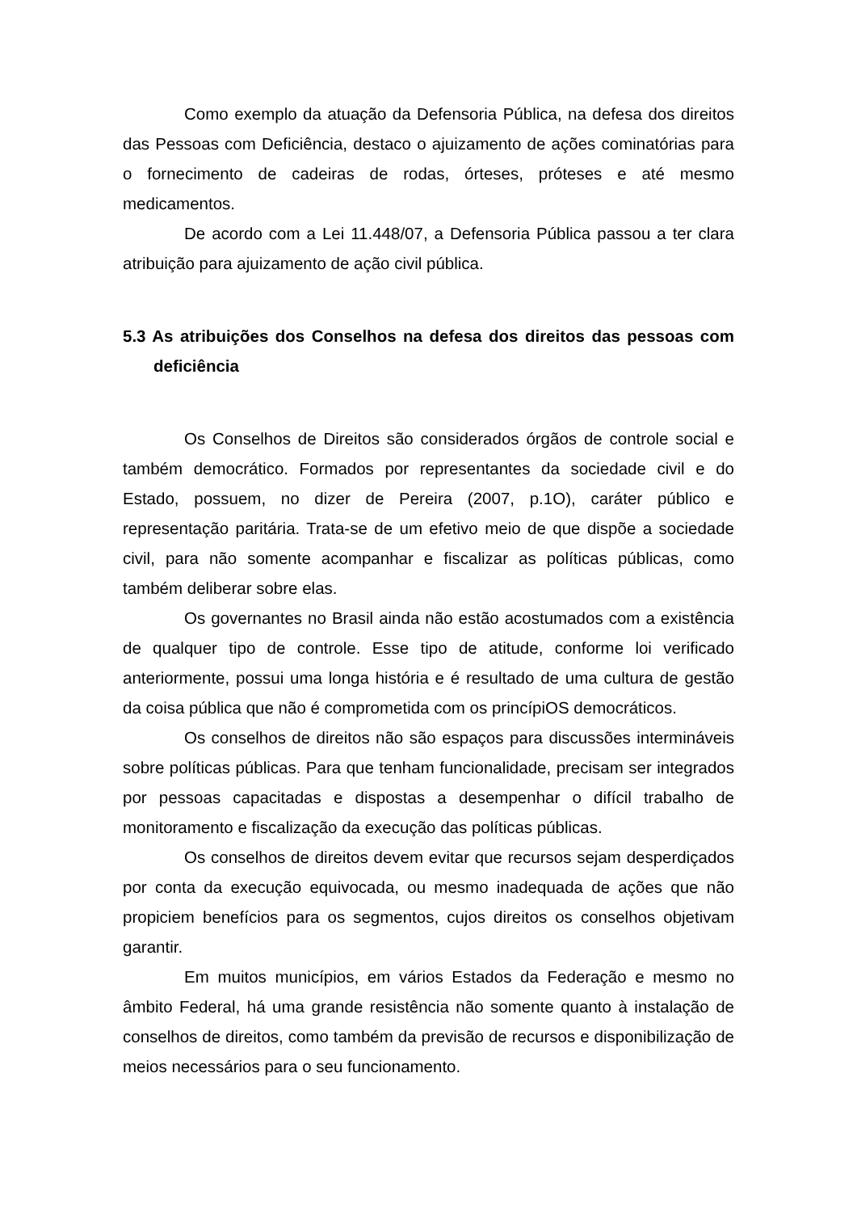Como exemplo da atuação da Defensoria Pública, na defesa dos direitos das Pessoas com Deficiência, destaco o ajuizamento de ações cominatórias para o fornecimento de cadeiras de rodas, órteses, próteses e até mesmo medicamentos.
De acordo com a Lei 11.448/07, a Defensoria Pública passou a ter clara atribuição para ajuizamento de ação civil pública.
5.3 As atribuições dos Conselhos na defesa dos direitos das pessoas com deficiência
Os Conselhos de Direitos são considerados órgãos de controle social e também democrático. Formados por representantes da sociedade civil e do Estado, possuem, no dizer de Pereira (2007, p.1O), caráter público e representação paritária. Trata-se de um efetivo meio de que dispõe a sociedade civil, para não somente acompanhar e fiscalizar as políticas públicas, como também deliberar sobre elas.
Os governantes no Brasil ainda não estão acostumados com a existência de qualquer tipo de controle. Esse tipo de atitude, conforme loi verificado anteriormente, possui uma longa história e é resultado de uma cultura de gestão da coisa pública que não é comprometida com os princípiOS democráticos.
Os conselhos de direitos não são espaços para discussões intermináveis sobre políticas públicas. Para que tenham funcionalidade, precisam ser integrados por pessoas capacitadas e dispostas a desempenhar o difícil trabalho de monitoramento e fiscalização da execução das políticas públicas.
Os conselhos de direitos devem evitar que recursos sejam desperdiçados por conta da execução equivocada, ou mesmo inadequada de ações que não propiciem benefícios para os segmentos, cujos direitos os conselhos objetivam garantir.
Em muitos municípios, em vários Estados da Federação e mesmo no âmbito Federal, há uma grande resistência não somente quanto à instalação de conselhos de direitos, como também da previsão de recursos e disponibilização de meios necessários para o seu funcionamento.